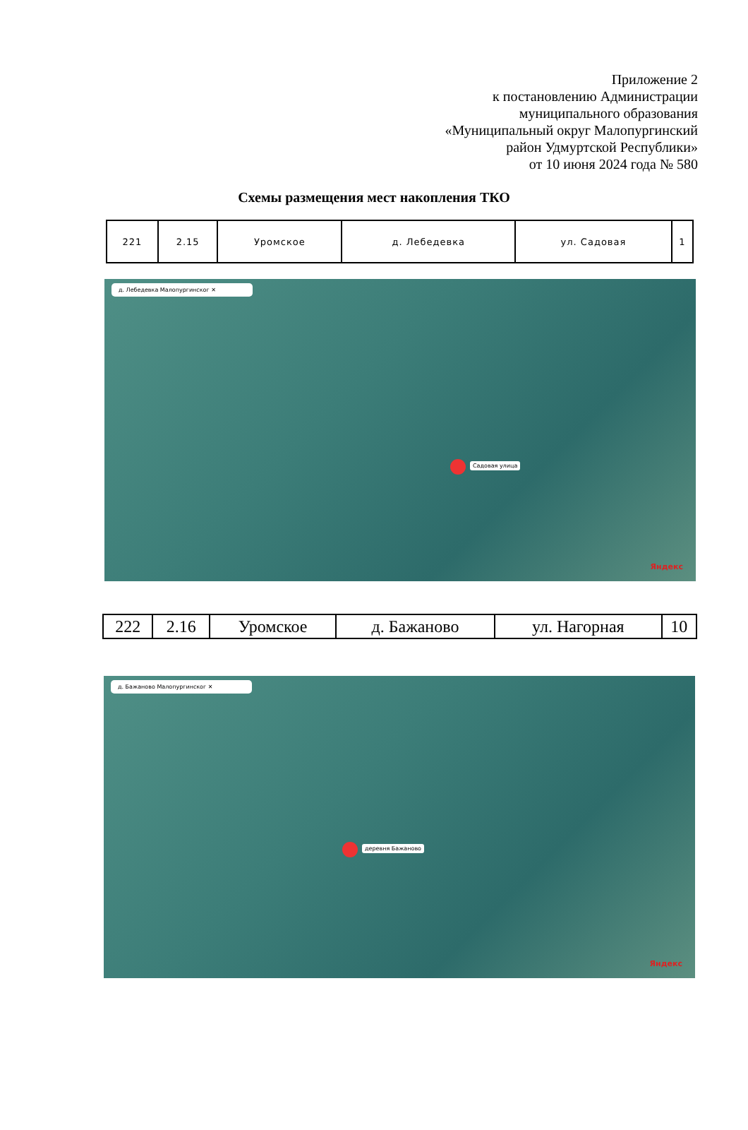Приложение 2
к постановлению Администрации
муниципального образования
«Муниципальный округ Малопургинский
район Удмуртской Республики»
от 10 июня 2024 года № 580
Схемы размещения мест накопления ТКО
| 221 | 2.15 | Уромское | д. Лебедевка | ул. Садовая | 1 |
д. Лебедевка Малопургинског ✕
Садовая улица
Яндекс
| 222 | 2.16 | Уромское | д. Бажаново | ул. Нагорная | 10 |
д. Бажаново Малопургинског ✕
деревня Бажаново
Яндекс